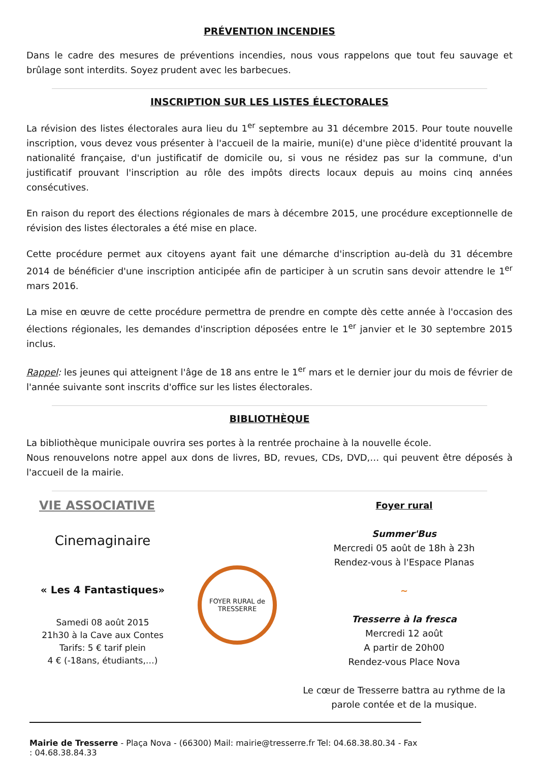PRÉVENTION INCENDIES
Dans le cadre des mesures de préventions incendies, nous vous rappelons que tout feu sauvage et brûlage sont interdits. Soyez prudent avec les barbecues.
INSCRIPTION SUR LES LISTES ÉLECTORALES
La révision des listes électorales aura lieu du 1<sup>er</sup> septembre au 31 décembre 2015. Pour toute nouvelle inscription, vous devez vous présenter à l'accueil de la mairie, muni(e) d'une pièce d'identité prouvant la nationalité française, d'un justificatif de domicile ou, si vous ne résidez pas sur la commune, d'un justificatif prouvant l'inscription au rôle des impôts directs locaux depuis au moins cinq années consécutives.
En raison du report des élections régionales de mars à décembre 2015, une procédure exceptionnelle de révision des listes électorales a été mise en place.
Cette procédure permet aux citoyens ayant fait une démarche d'inscription au-delà du 31 décembre 2014 de bénéficier d'une inscription anticipée afin de participer à un scrutin sans devoir attendre le 1<sup>er</sup> mars 2016.
La mise en œuvre de cette procédure permettra de prendre en compte dès cette année à l'occasion des élections régionales, les demandes d'inscription déposées entre le 1<sup>er</sup> janvier et le 30 septembre 2015 inclus.
Rappel: les jeunes qui atteignent l'âge de 18 ans entre le 1<sup>er</sup> mars et le dernier jour du mois de février de l'année suivante sont inscrits d'office sur les listes électorales.
BIBLIOTHÈQUE
La bibliothèque municipale ouvrira ses portes à la rentrée prochaine à la nouvelle école.
Nous renouvelons notre appel aux dons de livres, BD, revues, CDs, DVD,… qui peuvent être déposés à l'accueil de la mairie.
VIE ASSOCIATIVE
Cinemaginaire
« Les 4 Fantastiques»
Samedi 08 août 2015
21h30 à la Cave aux Contes
Tarifs: 5 € tarif plein
4 € (-18ans, étudiants,…)
FOYER RURAL de TRESSERRE
Foyer rural
Summer'Bus
Mercredi 05 août de 18h à 23h
Rendez-vous à l'Espace Planas
~
Tresserre à la fresca
Mercredi 12 août
A partir de 20h00
Rendez-vous Place Nova
Le cœur de Tresserre battra au rythme de la parole contée et de la musique.
Mairie de Tresserre - Plaça Nova - (66300) Mail: mairie@tresserre.fr Tel: 04.68.38.80.34 - Fax : 04.68.38.84.33